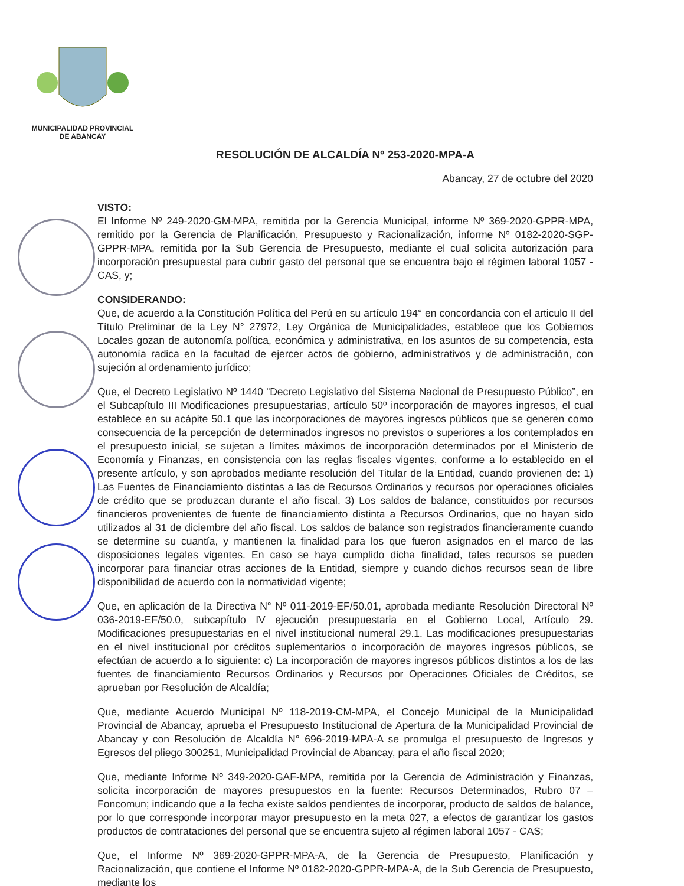MUNICIPALIDAD PROVINCIAL
DE ABANCAY
RESOLUCIÓN DE ALCALDÍA Nº 253-2020-MPA-A
Abancay, 27 de octubre del 2020
VISTO:
El Informe Nº 249-2020-GM-MPA, remitida por la Gerencia Municipal, informe Nº 369-2020-GPPR-MPA, remitido por la Gerencia de Planificación, Presupuesto y Racionalización, informe Nº 0182-2020-SGP-GPPR-MPA, remitida por la Sub Gerencia de Presupuesto, mediante el cual solicita autorización para incorporación presupuestal para cubrir gasto del personal que se encuentra bajo el régimen laboral 1057 - CAS, y;
CONSIDERANDO:
Que, de acuerdo a la Constitución Política del Perú en su artículo 194° en concordancia con el articulo II del Título Preliminar de la Ley N° 27972, Ley Orgánica de Municipalidades, establece que los Gobiernos Locales gozan de autonomía política, económica y administrativa, en los asuntos de su competencia, esta autonomía radica en la facultad de ejercer actos de gobierno, administrativos y de administración, con sujeción al ordenamiento jurídico;
Que, el Decreto Legislativo Nº 1440 “Decreto Legislativo del Sistema Nacional de Presupuesto Público”, en el Subcapítulo III Modificaciones presupuestarias, artículo 50º incorporación de mayores ingresos, el cual establece en su acápite 50.1 que las incorporaciones de mayores ingresos públicos que se generen como consecuencia de la percepción de determinados ingresos no previstos o superiores a los contemplados en el presupuesto inicial, se sujetan a límites máximos de incorporación determinados por el Ministerio de Economía y Finanzas, en consistencia con las reglas fiscales vigentes, conforme a lo establecido en el presente artículo, y son aprobados mediante resolución del Titular de la Entidad, cuando provienen de: 1) Las Fuentes de Financiamiento distintas a las de Recursos Ordinarios y recursos por operaciones oficiales de crédito que se produzcan durante el año fiscal. 3) Los saldos de balance, constituidos por recursos financieros provenientes de fuente de financiamiento distinta a Recursos Ordinarios, que no hayan sido utilizados al 31 de diciembre del año fiscal. Los saldos de balance son registrados financieramente cuando se determine su cuantía, y mantienen la finalidad para los que fueron asignados en el marco de las disposiciones legales vigentes. En caso se haya cumplido dicha finalidad, tales recursos se pueden incorporar para financiar otras acciones de la Entidad, siempre y cuando dichos recursos sean de libre disponibilidad de acuerdo con la normatividad vigente;
Que, en aplicación de la Directiva N° Nº 011-2019-EF/50.01, aprobada mediante Resolución Directoral Nº 036-2019-EF/50.0, subcapítulo IV ejecución presupuestaria en el Gobierno Local, Artículo 29. Modificaciones presupuestarias en el nivel institucional numeral 29.1. Las modificaciones presupuestarias en el nivel institucional por créditos suplementarios o incorporación de mayores ingresos públicos, se efectúan de acuerdo a lo siguiente: c) La incorporación de mayores ingresos públicos distintos a los de las fuentes de financiamiento Recursos Ordinarios y Recursos por Operaciones Oficiales de Créditos, se aprueban por Resolución de Alcaldía;
Que, mediante Acuerdo Municipal Nº 118-2019-CM-MPA, el Concejo Municipal de la Municipalidad Provincial de Abancay, aprueba el Presupuesto Institucional de Apertura de la Municipalidad Provincial de Abancay y con Resolución de Alcaldía N° 696-2019-MPA-A se promulga el presupuesto de Ingresos y Egresos del pliego 300251, Municipalidad Provincial de Abancay, para el año fiscal 2020;
Que, mediante Informe Nº 349-2020-GAF-MPA, remitida por la Gerencia de Administración y Finanzas, solicita incorporación de mayores presupuestos en la fuente: Recursos Determinados, Rubro 07 – Foncomun; indicando que a la fecha existe saldos pendientes de incorporar, producto de saldos de balance, por lo que corresponde incorporar mayor presupuesto en la meta 027, a efectos de garantizar los gastos productos de contrataciones del personal que se encuentra sujeto al régimen laboral 1057 - CAS;
Que, el Informe Nº 369-2020-GPPR-MPA-A, de la Gerencia de Presupuesto, Planificación y Racionalización, que contiene el Informe Nº 0182-2020-GPPR-MPA-A, de la Sub Gerencia de Presupuesto, mediante los